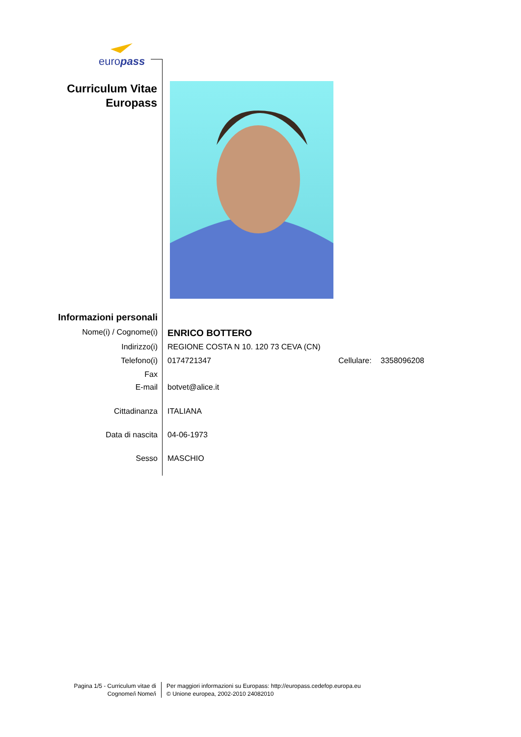europass
Curriculum Vitae
Europass
Informazioni personali
Nome(i) / Cognome(i)
ENRICO BOTTERO
Indirizzo(i) REGIONE COSTA N 10. 120 73 CEVA (CN)
Telefono(i) 0174721347 Cellulare: 3358096208
Fax
E-mail botvet@alice.it
Cittadinanza ITALIANA
Data di nascita 04-06-1973
Sesso MASCHIO
Pagina 1/5 - Curriculum vitae di
Cognome/i Nome/i
Per maggiori informazioni su Europass: http://europass.cedefop.europa.eu
© Unione europea, 2002-2010 24082010